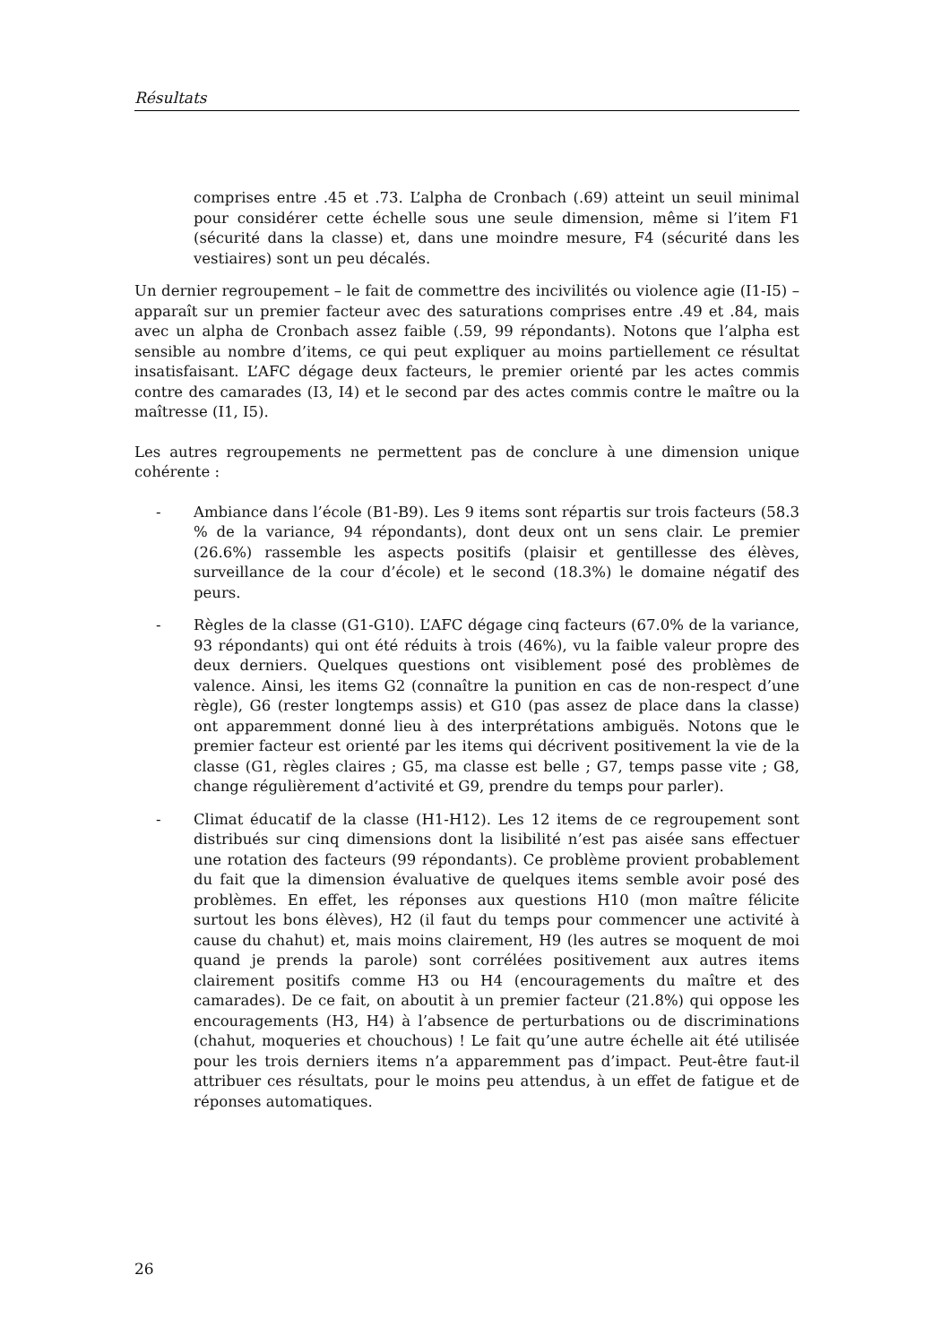Résultats
comprises entre .45 et .73. L’alpha de Cronbach (.69) atteint un seuil minimal pour considérer cette échelle sous une seule dimension, même si l’item F1 (sécurité dans la classe) et, dans une moindre mesure, F4 (sécurité dans les vestiaires) sont un peu décalés.
Un dernier regroupement – le fait de commettre des incivilités ou violence agie (I1-I5) – apparaît sur un premier facteur avec des saturations comprises entre .49 et .84, mais avec un alpha de Cronbach assez faible (.59, 99 répondants). Notons que l’alpha est sensible au nombre d’items, ce qui peut expliquer au moins partiellement ce résultat insatisfaisant. L’AFC dégage deux facteurs, le premier orienté par les actes commis contre des camarades (I3, I4) et le second par des actes commis contre le maître ou la maîtresse (I1, I5).
Les autres regroupements ne permettent pas de conclure à une dimension unique cohérente :
- Ambiance dans l’école (B1-B9). Les 9 items sont répartis sur trois facteurs (58.3 % de la variance, 94 répondants), dont deux ont un sens clair. Le premier (26.6%) rassemble les aspects positifs (plaisir et gentillesse des élèves, surveillance de la cour d’école) et le second (18.3%) le domaine négatif des peurs.
- Règles de la classe (G1-G10). L’AFC dégage cinq facteurs (67.0% de la variance, 93 répondants) qui ont été réduits à trois (46%), vu la faible valeur propre des deux derniers. Quelques questions ont visiblement posé des problèmes de valence. Ainsi, les items G2 (connaître la punition en cas de non-respect d’une règle), G6 (rester longtemps assis) et G10 (pas assez de place dans la classe) ont apparemment donné lieu à des interprétations ambiguës. Notons que le premier facteur est orienté par les items qui décrivent positivement la vie de la classe (G1, règles claires ; G5, ma classe est belle ; G7, temps passe vite ; G8, change régulièrement d’activité et G9, prendre du temps pour parler).
- Climat éducatif de la classe (H1-H12). Les 12 items de ce regroupement sont distribués sur cinq dimensions dont la lisibilité n’est pas aisée sans effectuer une rotation des facteurs (99 répondants). Ce problème provient probablement du fait que la dimension évaluative de quelques items semble avoir posé des problèmes. En effet, les réponses aux questions H10 (mon maître félicite surtout les bons élèves), H2 (il faut du temps pour commencer une activité à cause du chahut) et, mais moins clairement, H9 (les autres se moquent de moi quand je prends la parole) sont corrélées positivement aux autres items clairement positifs comme H3 ou H4 (encouragements du maître et des camarades). De ce fait, on aboutit à un premier facteur (21.8%) qui oppose les encouragements (H3, H4) à l’absence de perturbations ou de discriminations (chahut, moqueries et chouchous) ! Le fait qu’une autre échelle ait été utilisée pour les trois derniers items n’a apparemment pas d’impact. Peut-être faut-il attribuer ces résultats, pour le moins peu attendus, à un effet de fatigue et de réponses automatiques.
26